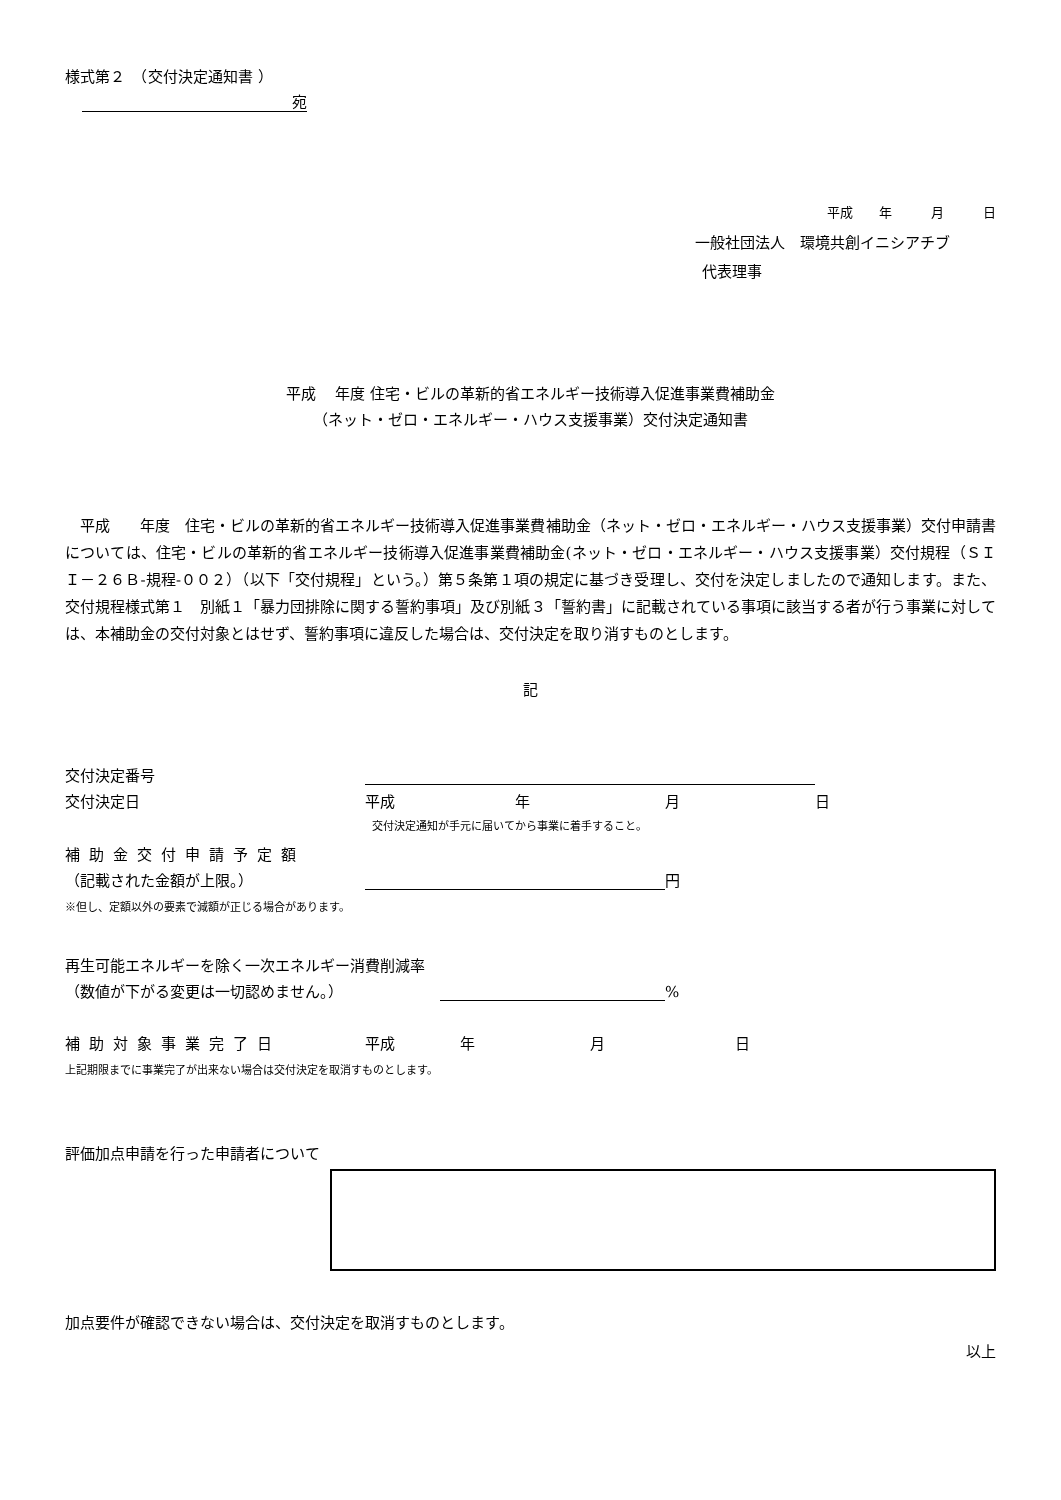様式第２　（交付決定通知書 ）
宛
平成　　年　　　月　　　日
一般社団法人　環境共創イニシアチブ
代表理事
平成　 年度 住宅・ビルの革新的省エネルギー技術導入促進事業費補助金
（ネット・ゼロ・エネルギー・ハウス支援事業）交付決定通知書
平成　　年度　住宅・ビルの革新的省エネルギー技術導入促進事業費補助金（ネット・ゼロ・エネルギー・ハウス支援事業）交付申請書については、住宅・ビルの革新的省エネルギー技術導入促進事業費補助金(ネット・ゼロ・エネルギー・ハウス支援事業）交付規程（ＳＩＩ－２６Ｂ-規程-００２）（以下「交付規程」という。）第５条第１項の規定に基づき受理し、交付を決定しましたので通知します。また、交付規程様式第１　別紙１「暴力団排除に関する誓約事項」及び別紙３「誓約書」に記載されている事項に該当する者が行う事業に対しては、本補助金の交付対象とはせず、誓約事項に違反した場合は、交付決定を取り消すものとします。
記
交付決定番号
交付決定日 平成 年 月 日
交付決定通知が手元に届いてから事業に着手すること。
補助金交付申請予定額
（記載された金額が上限。） 円
※但し、定額以外の要素で減額が正じる場合があります。
再生可能エネルギーを除く一次エネルギー消費削減率
（数値が下がる変更は一切認めません。） %
補助対象事業完了日 平成 年 月 日
上記期限までに事業完了が出来ない場合は交付決定を取消すものとします。
評価加点申請を行った申請者について
加点要件が確認できない場合は、交付決定を取消すものとします。
以上